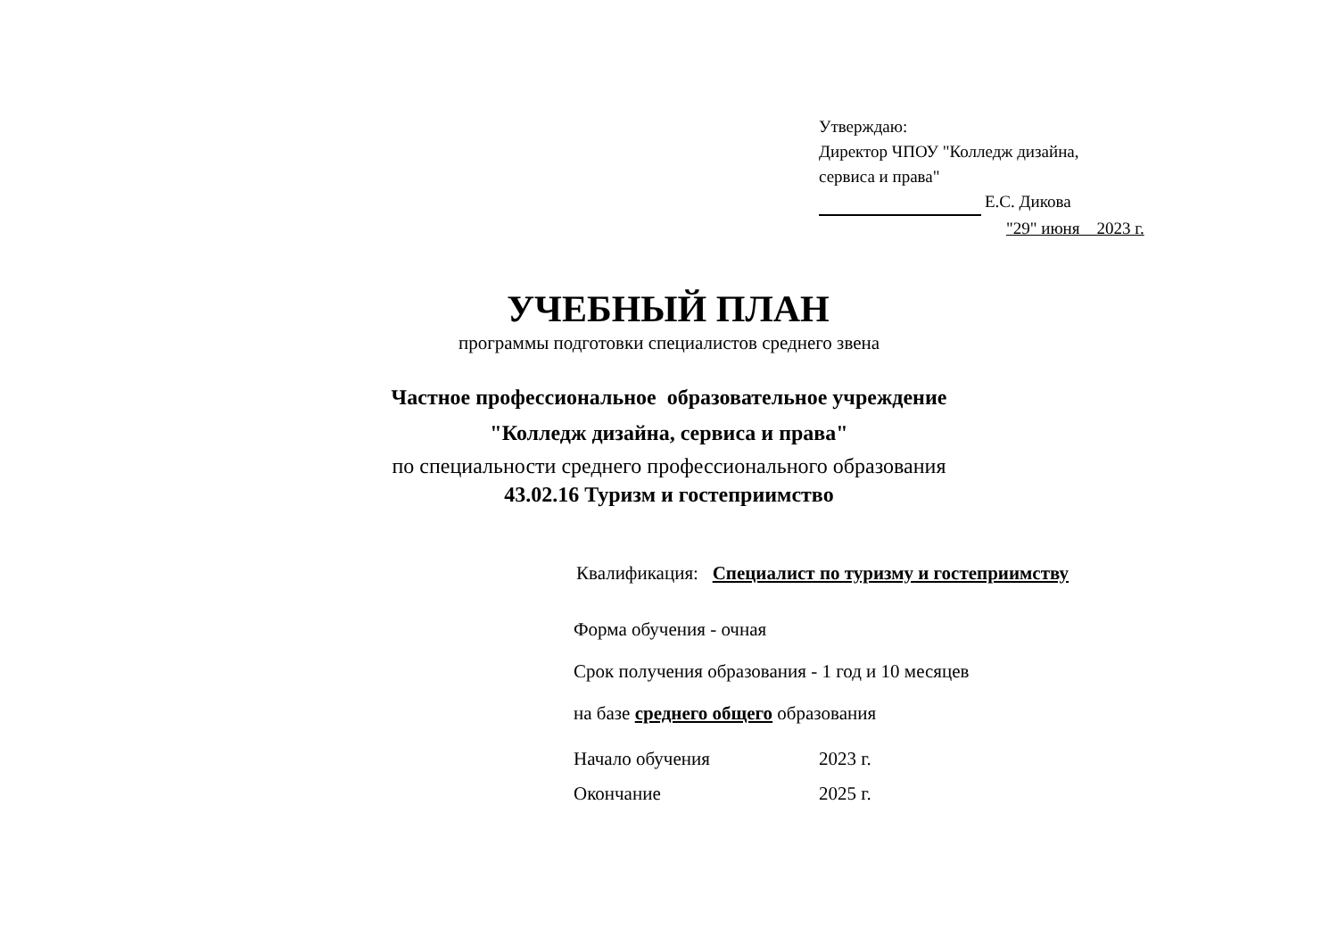Утверждаю:
Директор ЧПОУ "Колледж дизайна,
сервиса и права"
Е.С. Дикова
"29" июня 2023 г.
УЧЕБНЫЙ ПЛАН
программы подготовки специалистов среднего звена
Частное профессиональное образовательное учреждение
"Колледж дизайна, сервиса и права"
по специальности среднего профессионального образования
43.02.16 Туризм и гостеприимство
Квалификация: Специалист по туризму и гостеприимству
Форма обучения - очная
Срок получения образования - 1 год и 10 месяцев
на базе среднего общего образования
Начало обучения 2023 г.
Окончание 2025 г.